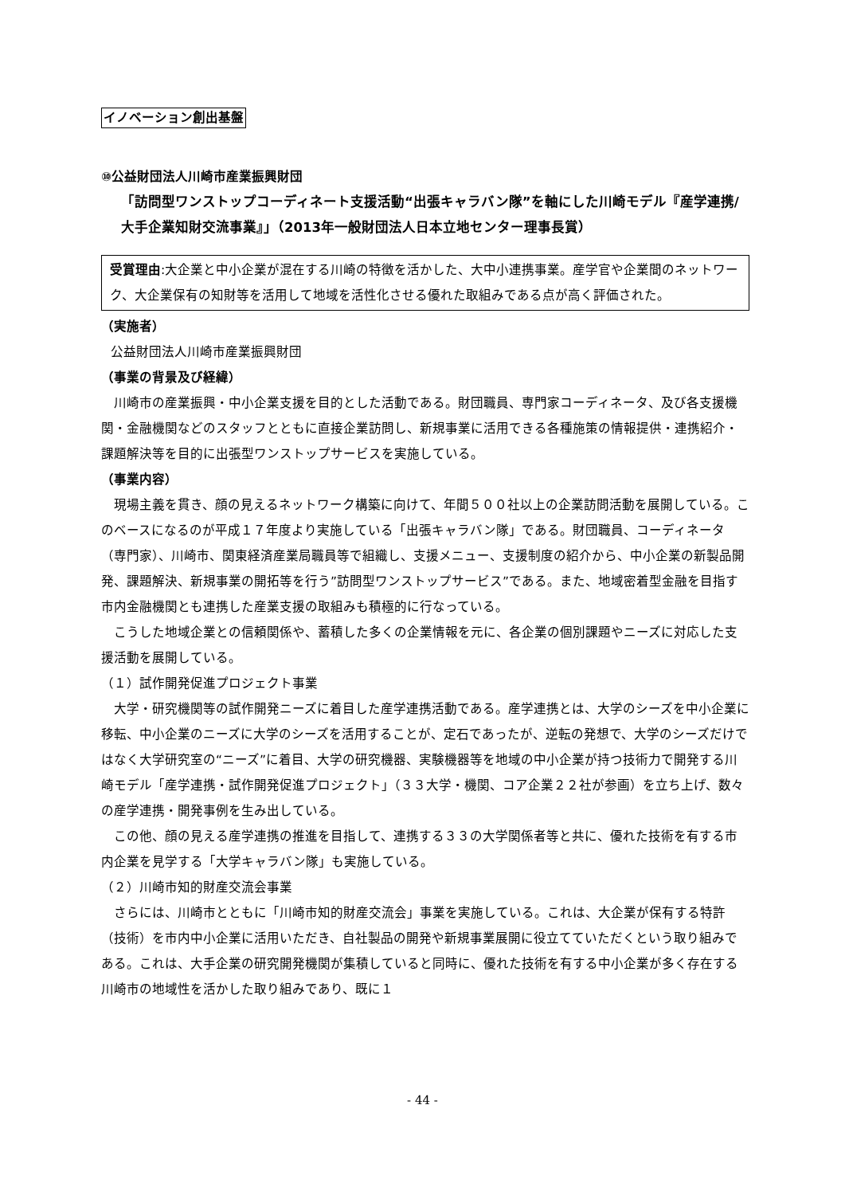イノベーション創出基盤
⑩公益財団法人川崎市産業振興財団
「訪問型ワンストップコーディネート支援活動“出張キャラバン隊”を軸にした川崎モデル『産学連携/大手企業知財交流事業』」（2013年一般財団法人日本立地センター理事長賞）
受賞理由:大企業と中小企業が混在する川崎の特徴を活かした、大中小連携事業。産学官や企業間のネットワーク、大企業保有の知財等を活用して地域を活性化させる優れた取組みである点が高く評価された。
（実施者）
公益財団法人川崎市産業振興財団
（事業の背景及び経緯）
　川崎市の産業振興・中小企業支援を目的とした活動である。財団職員、専門家コーディネータ、及び各支援機関・金融機関などのスタッフとともに直接企業訪問し、新規事業に活用できる各種施策の情報提供・連携紹介・課題解決等を目的に出張型ワンストップサービスを実施している。
（事業内容）
　現場主義を貫き、顔の見えるネットワーク構築に向けて、年間５００社以上の企業訪問活動を展開している。このベースになるのが平成１７年度より実施している「出張キャラバン隊」である。財団職員、コーディネータ（専門家）、川崎市、関東経済産業局職員等で組織し、支援メニュー、支援制度の紹介から、中小企業の新製品開発、課題解決、新規事業の開拓等を行う”訪問型ワンストップサービス”である。また、地域密着型金融を目指す市内金融機関とも連携した産業支援の取組みも積極的に行なっている。
　こうした地域企業との信頼関係や、蓄積した多くの企業情報を元に、各企業の個別課題やニーズに対応した支援活動を展開している。
（１）試作開発促進プロジェクト事業
　大学・研究機関等の試作開発ニーズに着目した産学連携活動である。産学連携とは、大学のシーズを中小企業に移転、中小企業のニーズに大学のシーズを活用することが、定石であったが、逆転の発想で、大学のシーズだけではなく大学研究室の“ニーズ”に着目、大学の研究機器、実験機器等を地域の中小企業が持つ技術力で開発する川崎モデル「産学連携・試作開発促進プロジェクト」（３３大学・機関、コア企業２２社が参画）を立ち上げ、数々の産学連携・開発事例を生み出している。
　この他、顔の見える産学連携の推進を目指して、連携する３３の大学関係者等と共に、優れた技術を有する市内企業を見学する「大学キャラバン隊」も実施している。
（２）川崎市知的財産交流会事業
　さらには、川崎市とともに「川崎市知的財産交流会」事業を実施している。これは、大企業が保有する特許（技術）を市内中小企業に活用いただき、自社製品の開発や新規事業展開に役立てていただくという取り組みである。これは、大手企業の研究開発機関が集積していると同時に、優れた技術を有する中小企業が多く存在する川崎市の地域性を活かした取り組みであり、既に１
- 44 -